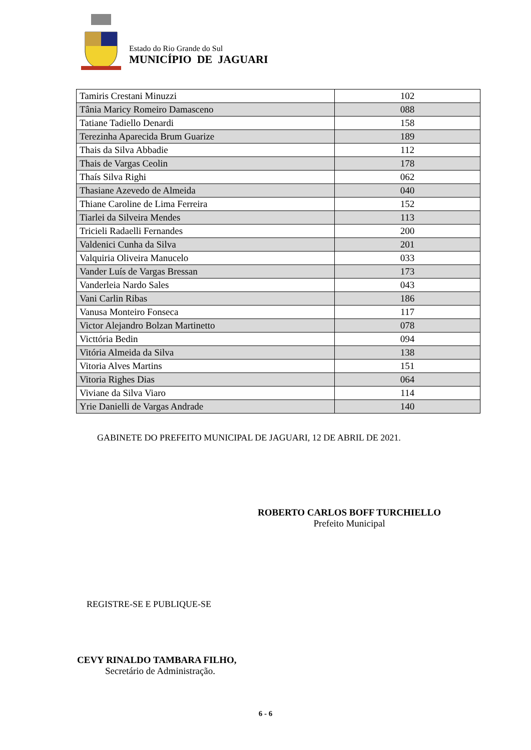Estado do Rio Grande do Sul
MUNICÍPIO DE JAGUARI
| Tamiris Crestani Minuzzi | 102 |
| Tânia Maricy Romeiro Damasceno | 088 |
| Tatiane Tadiello Denardi | 158 |
| Terezinha Aparecida Brum Guarize | 189 |
| Thais da Silva Abbadie | 112 |
| Thais de Vargas Ceolin | 178 |
| Thaís Silva Righi | 062 |
| Thasiane Azevedo de Almeida | 040 |
| Thiane Caroline de Lima Ferreira | 152 |
| Tiarlei da Silveira Mendes | 113 |
| Tricieli Radaelli Fernandes | 200 |
| Valdenici Cunha da Silva | 201 |
| Valquiria Oliveira Manucelo | 033 |
| Vander Luís de Vargas Bressan | 173 |
| Vanderleia Nardo Sales | 043 |
| Vani Carlin Ribas | 186 |
| Vanusa Monteiro Fonseca | 117 |
| Victor Alejandro Bolzan Martinetto | 078 |
| Victtória Bedin | 094 |
| Vitória Almeida da Silva | 138 |
| Vitoria Alves Martins | 151 |
| Vitoria Righes Dias | 064 |
| Viviane da Silva Viaro | 114 |
| Yrie Danielli de Vargas Andrade | 140 |
GABINETE DO PREFEITO MUNICIPAL DE JAGUARI, 12 DE ABRIL DE 2021.
ROBERTO CARLOS BOFF TURCHIELLO
Prefeito Municipal
REGISTRE-SE E PUBLIQUE-SE
CEVY RINALDO TAMBARA FILHO,
Secretário de Administração.
6 - 6